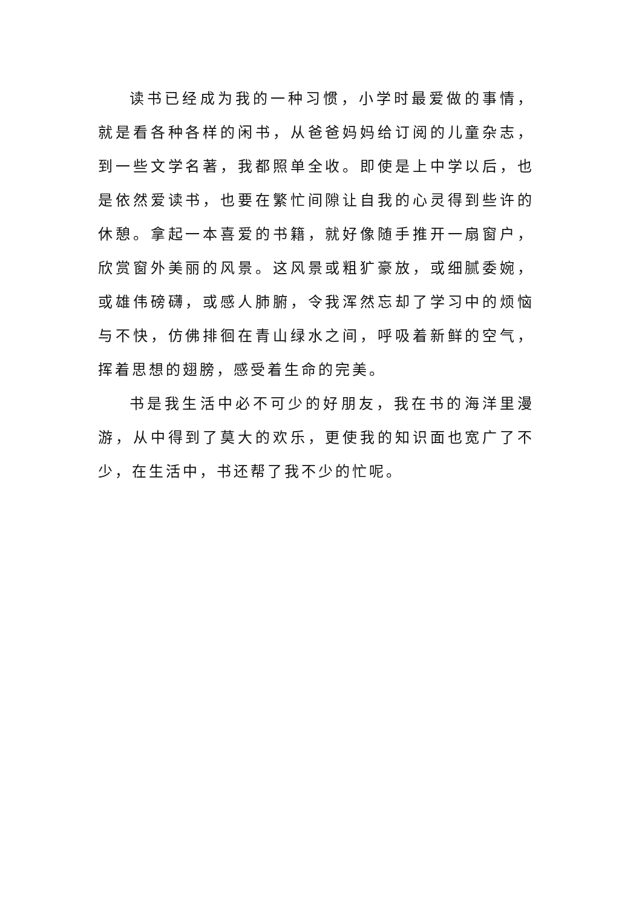读书已经成为我的一种习惯，小学时最爱做的事情，就是看各种各样的闲书，从爸爸妈妈给订阅的儿童杂志，到一些文学名著，我都照单全收。即使是上中学以后，也是依然爱读书，也要在繁忙间隙让自我的心灵得到些许的休憩。拿起一本喜爱的书籍，就好像随手推开一扇窗户，欣赏窗外美丽的风景。这风景或粗犷豪放，或细腻委婉，或雄伟磅礴，或感人肺腑，令我浑然忘却了学习中的烦恼与不快，仿佛排徊在青山绿水之间，呼吸着新鲜的空气，挥着思想的翅膀，感受着生命的完美。
书是我生活中必不可少的好朋友，我在书的海洋里漫游，从中得到了莫大的欢乐，更使我的知识面也宽广了不少，在生活中，书还帮了我不少的忙呢。